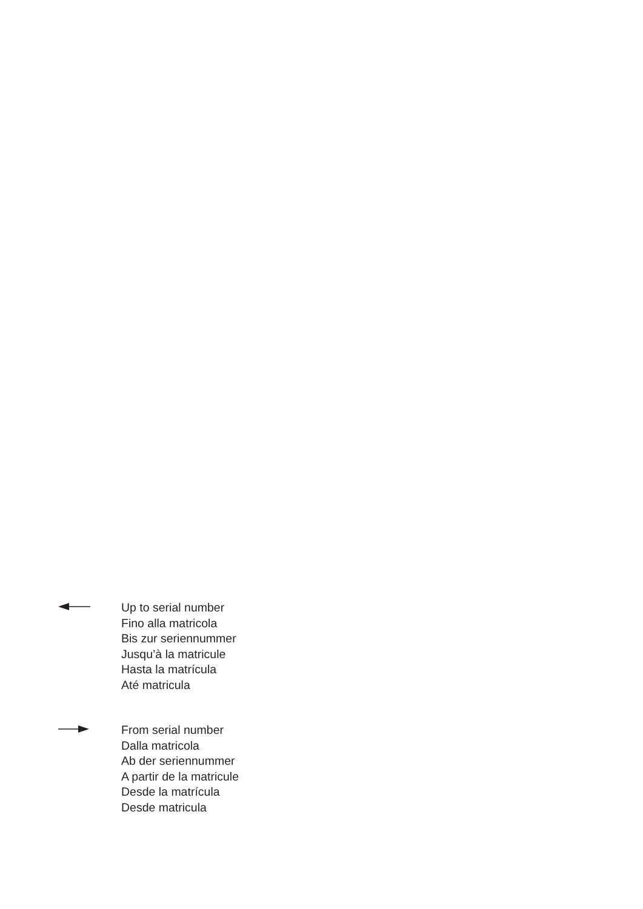Up to serial number
Fino alla matricola
Bis zur seriennummer
Jusqu’à la matricule
Hasta la matrícula
Até matricula
From serial number
Dalla matricola
Ab der seriennummer
A partir de la matricule
Desde la matrícula
Desde matricula